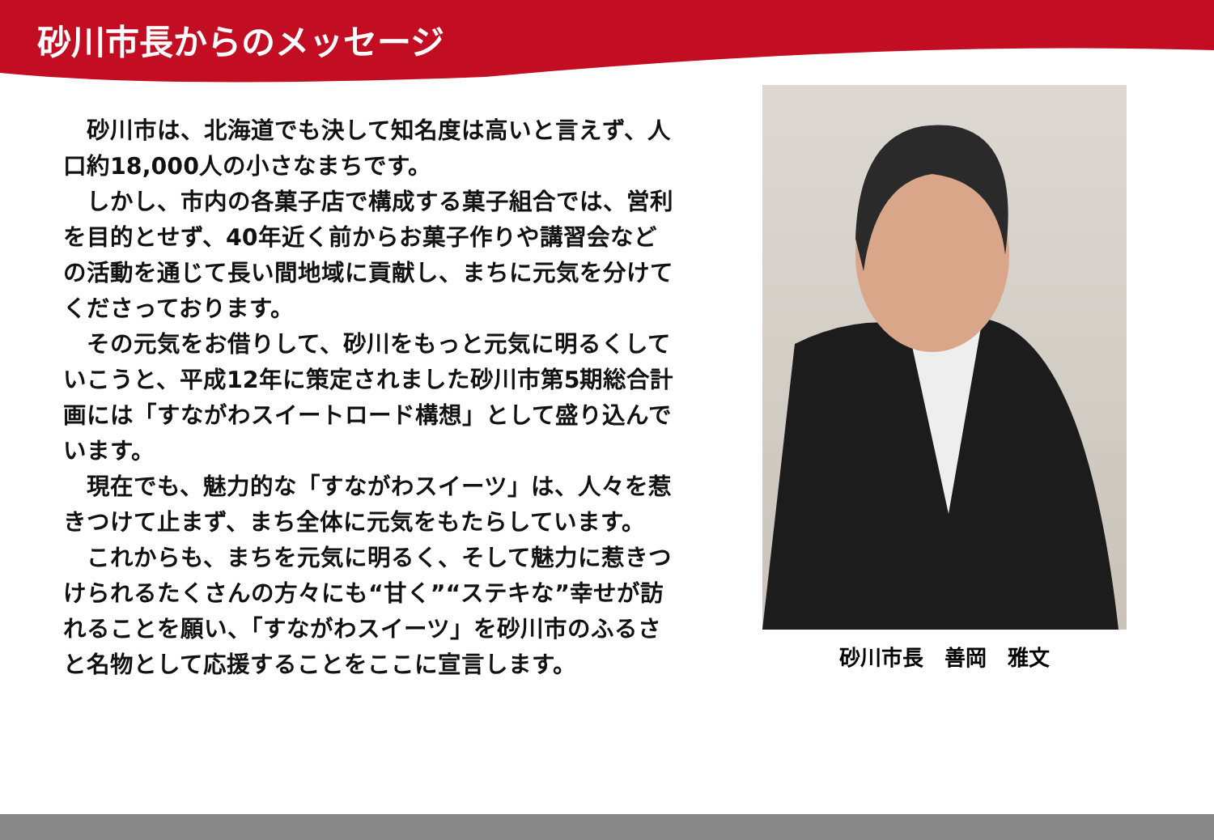砂川市長からのメッセージ
　砂川市は、北海道でも決して知名度は高いと言えず、人口約18,000人の小さなまちです。
　しかし、市内の各菓子店で構成する菓子組合では、営利を目的とせず、40年近く前からお菓子作りや講習会などの活動を通じて長い間地域に貢献し、まちに元気を分けてくださっております。
　その元気をお借りして、砂川をもっと元気に明るくしていこうと、平成12年に策定されました砂川市第5期総合計画には「すながわスイートロード構想」として盛り込んでいます。
　現在でも、魅力的な「すながわスイーツ」は、人々を惹きつけて止まず、まち全体に元気をもたらしています。
　これからも、まちを元気に明るく、そして魅力に惹きつけられるたくさんの方々にも“甘く”“ステキな”幸せが訪れることを願い、「すながわスイーツ」を砂川市のふるさと名物として応援することをここに宣言します。
砂川市長　善岡　雅文